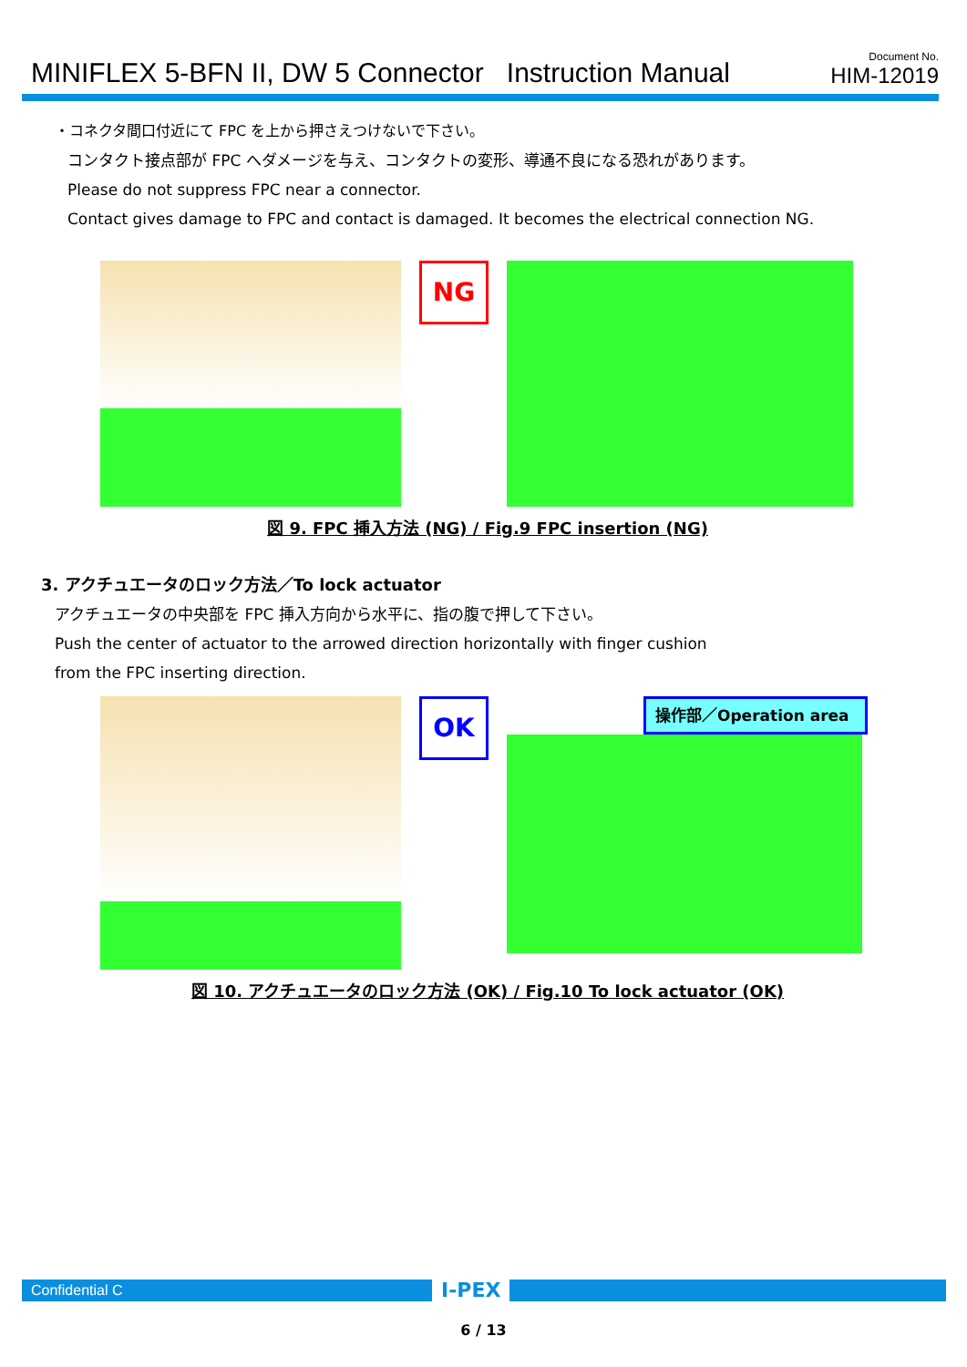MINIFLEX 5-BFN II, DW 5 Connector Instruction Manual
Document No.
HIM-12019
・コネクタ間口付近にて FPC を上から押さえつけないで下さい。
コンタクト接点部が FPC へダメージを与え、コンタクトの変形、導通不良になる恐れがあります。
Please do not suppress FPC near a connector.
Contact gives damage to FPC and contact is damaged. It becomes the electrical connection NG.
NG
図 9. FPC 挿入方法 (NG) / Fig.9 FPC insertion (NG)
3. アクチュエータのロック方法／To lock actuator
アクチュエータの中央部を FPC 挿入方向から水平に、指の腹で押して下さい。
Push the center of actuator to the arrowed direction horizontally with finger cushion
from the FPC inserting direction.
OK
操作部／Operation area
図 10. アクチュエータのロック方法 (OK) / Fig.10 To lock actuator (OK)
Confidential C
I-PEX
6 / 13